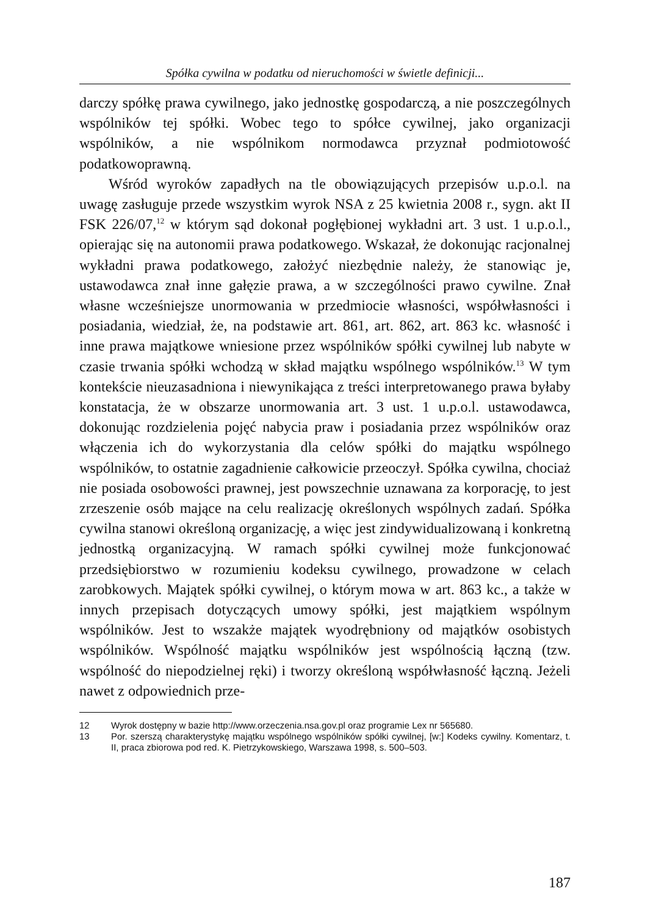Spółka cywilna w podatku od nieruchomości w świetle definicji...
darczy spółkę prawa cywilnego, jako jednostkę gospodarczą, a nie poszczególnych wspólników tej spółki. Wobec tego to spółce cywilnej, jako organizacji wspólników, a nie wspólnikom normodawca przyznał podmiotowość podatkowoprawną.
Wśród wyroków zapadłych na tle obowiązujących przepisów u.p.o.l. na uwagę zasługuje przede wszystkim wyrok NSA z 25 kwietnia 2008 r., sygn. akt II FSK 226/07,<sup>12</sup> w którym sąd dokonał pogłębionej wykładni art. 3 ust. 1 u.p.o.l., opierając się na autonomii prawa podatkowego. Wskazał, że dokonując racjonalnej wykładni prawa podatkowego, założyć niezbędnie należy, że stanowiąc je, ustawodawca znał inne gałęzie prawa, a w szczególności prawo cywilne. Znał własne wcześniejsze unormowania w przedmiocie własności, współwłasności i posiadania, wiedział, że, na podstawie art. 861, art. 862, art. 863 kc. własność i inne prawa majątkowe wniesione przez wspólników spółki cywilnej lub nabyte w czasie trwania spółki wchodzą w skład majątku wspólnego wspólników.<sup>13</sup> W tym kontekście nieuzasadniona i niewynikająca z treści interpretowanego prawa byłaby konstatacja, że w obszarze unormowania art. 3 ust. 1 u.p.o.l. ustawodawca, dokonując rozdzielenia pojęć nabycia praw i posiadania przez wspólników oraz włączenia ich do wykorzystania dla celów spółki do majątku wspólnego wspólników, to ostatnie zagadnienie całkowicie przeoczył. Spółka cywilna, chociaż nie posiada osobowości prawnej, jest powszechnie uznawana za korporację, to jest zrzeszenie osób mające na celu realizację określonych wspólnych zadań. Spółka cywilna stanowi określoną organizację, a więc jest zindywidualizowaną i konkretną jednostką organizacyjną. W ramach spółki cywilnej może funkcjonować przedsiębiorstwo w rozumieniu kodeksu cywilnego, prowadzone w celach zarobkowych. Majątek spółki cywilnej, o którym mowa w art. 863 kc., a także w innych przepisach dotyczących umowy spółki, jest majątkiem wspólnym wspólników. Jest to wszakże majątek wyodrębniony od majątków osobistych wspólników. Wspólność majątku wspólników jest wspólnością łączną (tzw. wspólność do niepodzielnej ręki) i tworzy określoną współwłasność łączną. Jeżeli nawet z odpowiednich prze-
12 Wyrok dostępny w bazie http://www.orzeczenia.nsa.gov.pl oraz programie Lex nr 565680.
13 Por. szerszą charakterystykę majątku wspólnego wspólników spółki cywilnej, [w:] Kodeks cywilny. Komentarz, t. II, praca zbiorowa pod red. K. Pietrzykowskiego, Warszawa 1998, s. 500–503.
187